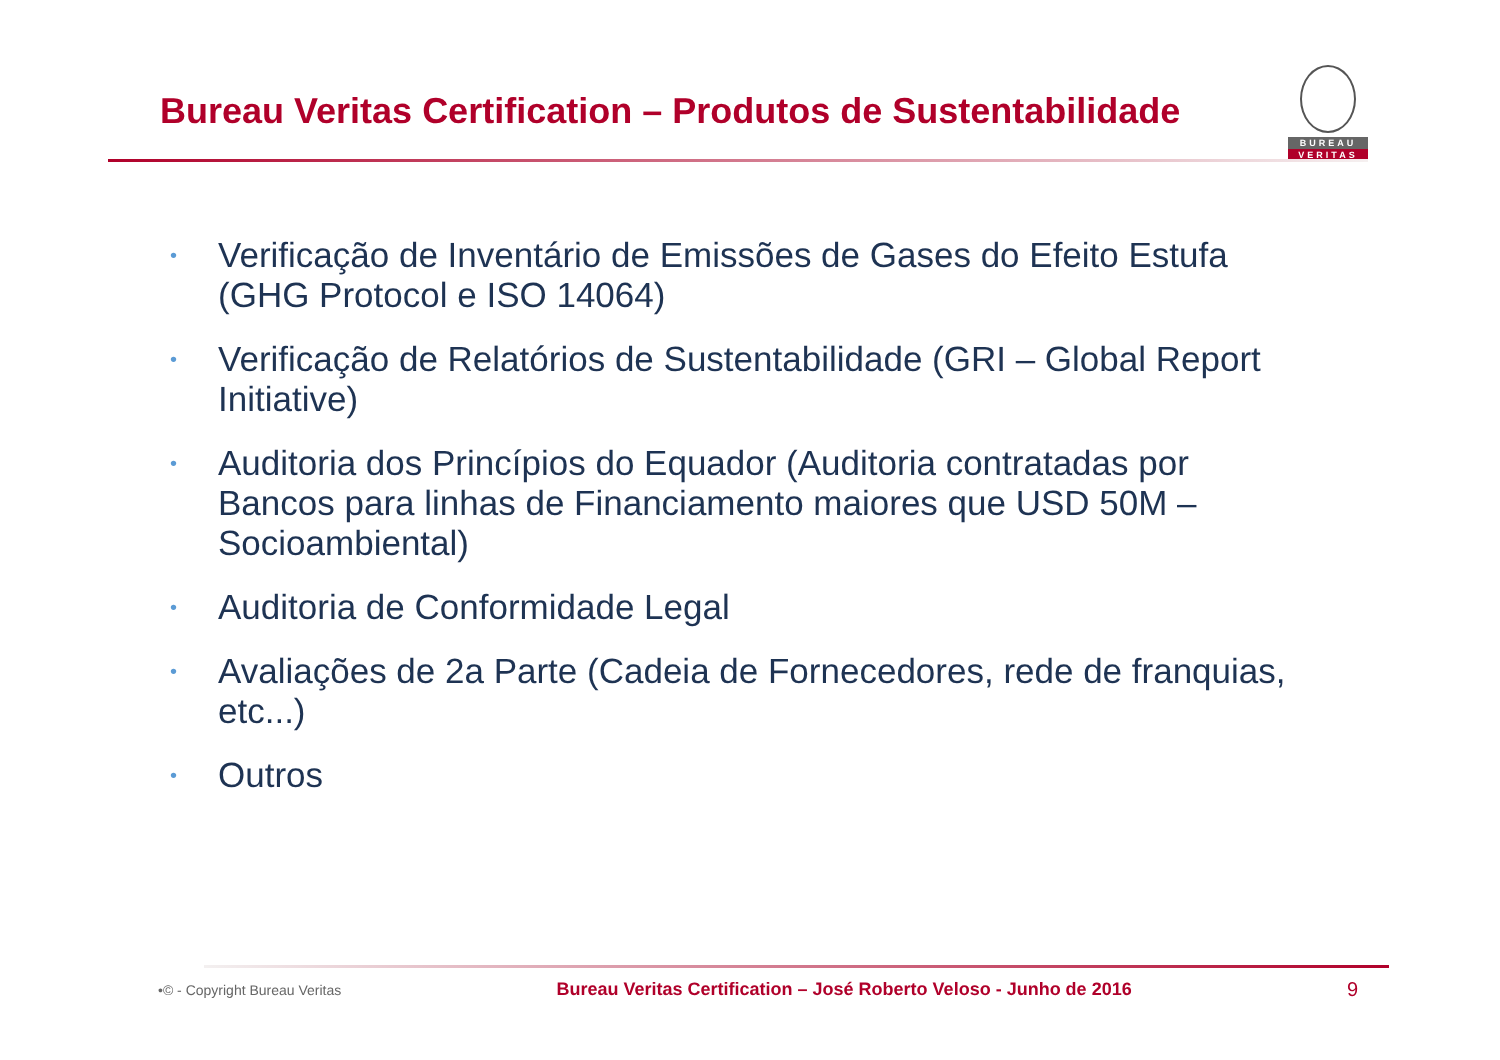Bureau Veritas Certification – Produtos de Sustentabilidade
BUREAU
VERITAS
• Verificação de Inventário de Emissões de Gases do Efeito Estufa (GHG Protocol e ISO 14064)
• Verificação de Relatórios de Sustentabilidade (GRI – Global Report Initiative)
• Auditoria dos Princípios do Equador (Auditoria contratadas por Bancos para linhas de Financiamento maiores que USD 50M – Socioambiental)
• Auditoria de Conformidade Legal
• Avaliações de 2a Parte (Cadeia de Fornecedores, rede de franquias, etc...)
• Outros
•© - Copyright Bureau Veritas Bureau Veritas Certification – José Roberto Veloso - Junho de 2016 9